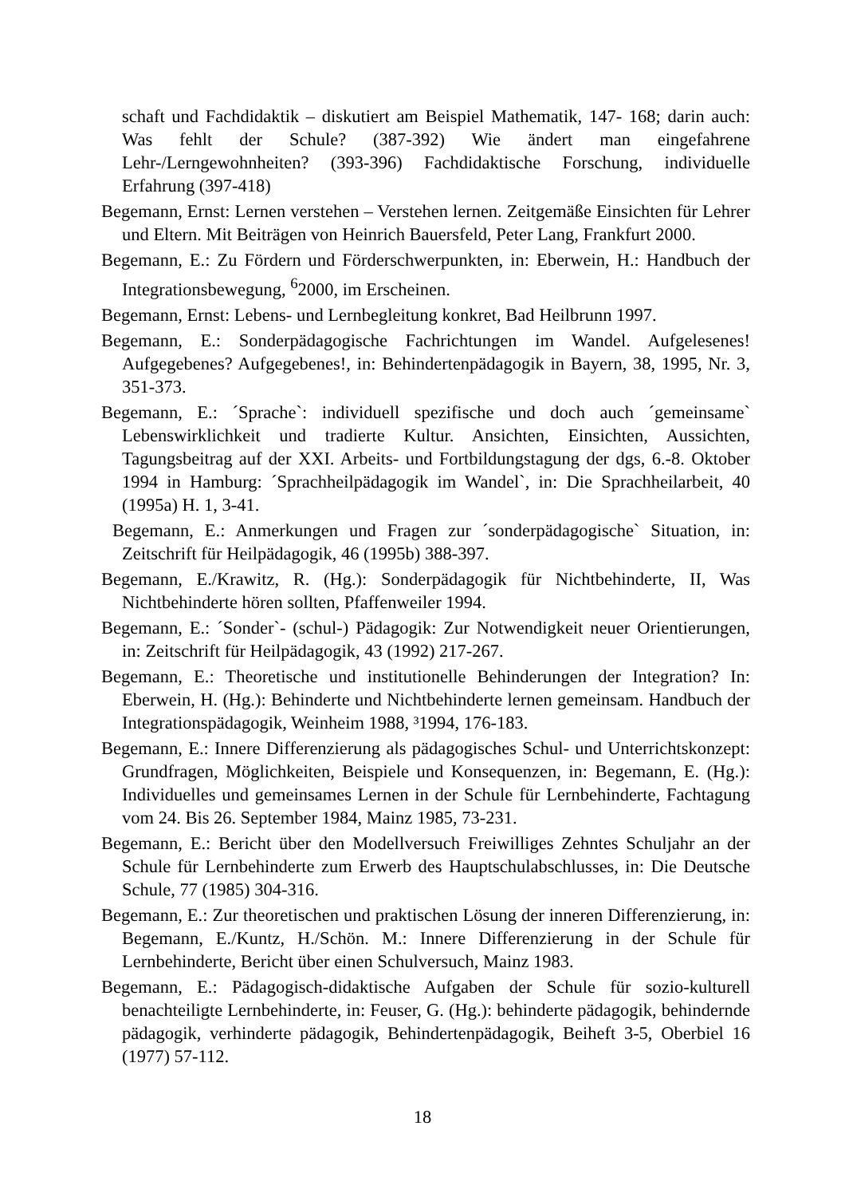schaft und Fachdidaktik – diskutiert am Beispiel Mathematik, 147- 168; darin auch: Was fehlt der Schule? (387-392) Wie ändert man eingefahrene Lehr-/Lerngewohnheiten? (393-396) Fachdidaktische Forschung, individuelle Erfahrung (397-418)
Begemann, Ernst: Lernen verstehen – Verstehen lernen. Zeitgemäße Einsichten für Lehrer und Eltern. Mit Beiträgen von Heinrich Bauersfeld, Peter Lang, Frankfurt 2000.
Begemann, E.: Zu Fördern und Förderschwerpunkten, in: Eberwein, H.: Handbuch der Integrationsbewegung, <sup>6</sup>2000, im Erscheinen.
Begemann, Ernst: Lebens- und Lernbegleitung konkret, Bad Heilbrunn 1997.
Begemann, E.: Sonderpädagogische Fachrichtungen im Wandel. Aufgelesenes! Aufgegebenes? Aufgegebenes!, in: Behindertenpädagogik in Bayern, 38, 1995, Nr. 3, 351-373.
Begemann, E.: ´Sprache`: individuell spezifische und doch auch ´gemeinsame` Lebenswirklichkeit und tradierte Kultur. Ansichten, Einsichten, Aussichten, Tagungsbeitrag auf der XXI. Arbeits- und Fortbildungstagung der dgs, 6.-8. Oktober 1994 in Hamburg: ´Sprachheilpädagogik im Wandel`, in: Die Sprachheilarbeit, 40 (1995a) H. 1, 3-41.
Begemann, E.: Anmerkungen und Fragen zur ´sonderpädagogische` Situation, in: Zeitschrift für Heilpädagogik, 46 (1995b) 388-397.
Begemann, E./Krawitz, R. (Hg.): Sonderpädagogik für Nichtbehinderte, II, Was Nichtbehinderte hören sollten, Pfaffenweiler 1994.
Begemann, E.: ´Sonder`- (schul-) Pädagogik: Zur Notwendigkeit neuer Orientierungen, in: Zeitschrift für Heilpädagogik, 43 (1992) 217-267.
Begemann, E.: Theoretische und institutionelle Behinderungen der Integration? In: Eberwein, H. (Hg.): Behinderte und Nichtbehinderte lernen gemeinsam. Handbuch der Integrationspädagogik, Weinheim 1988, ³1994, 176-183.
Begemann, E.: Innere Differenzierung als pädagogisches Schul- und Unterrichtskonzept: Grundfragen, Möglichkeiten, Beispiele und Konsequenzen, in: Begemann, E. (Hg.): Individuelles und gemeinsames Lernen in der Schule für Lernbehinderte, Fachtagung vom 24. Bis 26. September 1984, Mainz 1985, 73-231.
Begemann, E.: Bericht über den Modellversuch Freiwilliges Zehntes Schuljahr an der Schule für Lernbehinderte zum Erwerb des Hauptschulabschlusses, in: Die Deutsche Schule, 77 (1985) 304-316.
Begemann, E.: Zur theoretischen und praktischen Lösung der inneren Differenzierung, in: Begemann, E./Kuntz, H./Schön. M.: Innere Differenzierung in der Schule für Lernbehinderte, Bericht über einen Schulversuch, Mainz 1983.
Begemann, E.: Pädagogisch-didaktische Aufgaben der Schule für sozio-kulturell benachteiligte Lernbehinderte, in: Feuser, G. (Hg.): behinderte pädagogik, behindernde pädagogik, verhinderte pädagogik, Behindertenpädagogik, Beiheft 3-5, Oberbiel 16 (1977) 57-112.
18